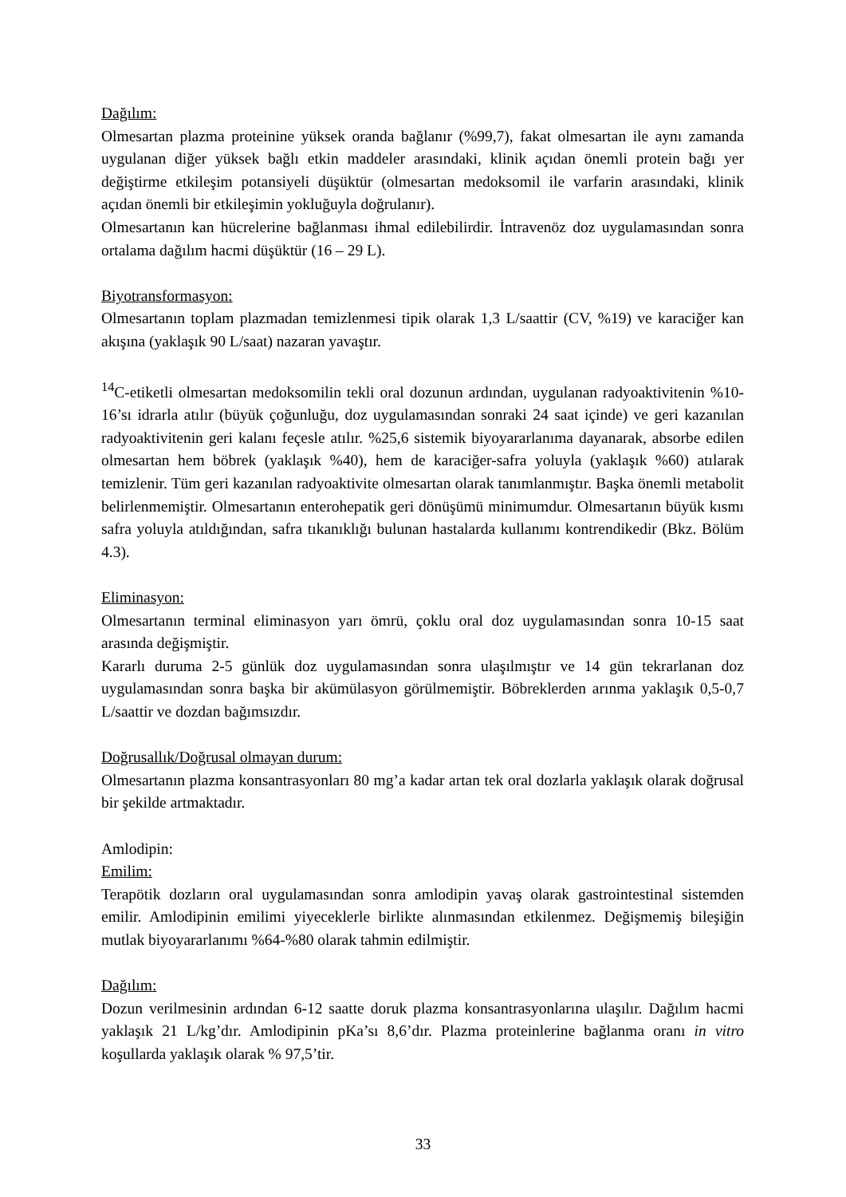Dağılım:
Olmesartan plazma proteinine yüksek oranda bağlanır (%99,7), fakat olmesartan ile aynı zamanda uygulanan diğer yüksek bağlı etkin maddeler arasındaki, klinik açıdan önemli protein bağı yer değiştirme etkileşim potansiyeli düşüktür (olmesartan medoksomil ile varfarin arasındaki, klinik açıdan önemli bir etkileşimin yokluğuyla doğrulanır).
Olmesartanın kan hücrelerine bağlanması ihmal edilebilirdir. İntravenöz doz uygulamasından sonra ortalama dağılım hacmi düşüktür (16 – 29 L).
Biyotransformasyon:
Olmesartanın toplam plazmadan temizlenmesi tipik olarak 1,3 L/saattir (CV, %19) ve karaciğer kan akışına (yaklaşık 90 L/saat) nazaran yavaştır.
<sup>14</sup>C-etiketli olmesartan medoksomilin tekli oral dozunun ardından, uygulanan radyoaktivitenin %10-16’sı idrarla atılır (büyük çoğunluğu, doz uygulamasından sonraki 24 saat içinde) ve geri kazanılan radyoaktivitenin geri kalanı feçesle atılır. %25,6 sistemik biyoyararlanıma dayanarak, absorbe edilen olmesartan hem böbrek (yaklaşık %40), hem de karaciğer-safra yoluyla (yaklaşık %60) atılarak temizlenir. Tüm geri kazanılan radyoaktivite olmesartan olarak tanımlanmıştır. Başka önemli metabolit belirlenmemiştir. Olmesartanın enterohepatik geri dönüşümü minimumdur. Olmesartanın büyük kısmı safra yoluyla atıldığından, safra tıkanıklığı bulunan hastalarda kullanımı kontrendikedir (Bkz. Bölüm 4.3).
Eliminasyon:
Olmesartanın terminal eliminasyon yarı ömrü, çoklu oral doz uygulamasından sonra 10-15 saat arasında değişmiştir.
Kararlı duruma 2-5 günlük doz uygulamasından sonra ulaşılmıştır ve 14 gün tekrarlanan doz uygulamasından sonra başka bir akümülasyon görülmemiştir. Böbreklerden arınma yaklaşık 0,5-0,7 L/saattir ve dozdan bağımsızdır.
Doğrusallık/Doğrusal olmayan durum:
Olmesartanın plazma konsantrasyonları 80 mg’a kadar artan tek oral dozlarla yaklaşık olarak doğrusal bir şekilde artmaktadır.
Amlodipin:
Emilim:
Terapötik dozların oral uygulamasından sonra amlodipin yavaş olarak gastrointestinal sistemden emilir. Amlodipinin emilimi yiyeceklerle birlikte alınmasından etkilenmez. Değişmemiş bileşiğin mutlak biyoyararlanımı %64-%80 olarak tahmin edilmiştir.
Dağılım:
Dozun verilmesinin ardından 6-12 saatte doruk plazma konsantrasyonlarına ulaşılır. Dağılım hacmi yaklaşık 21 L/kg’dır. Amlodipinin pKa’sı 8,6’dır. Plazma proteinlerine bağlanma oranı in vitro koşullarda yaklaşık olarak % 97,5’tir.
33